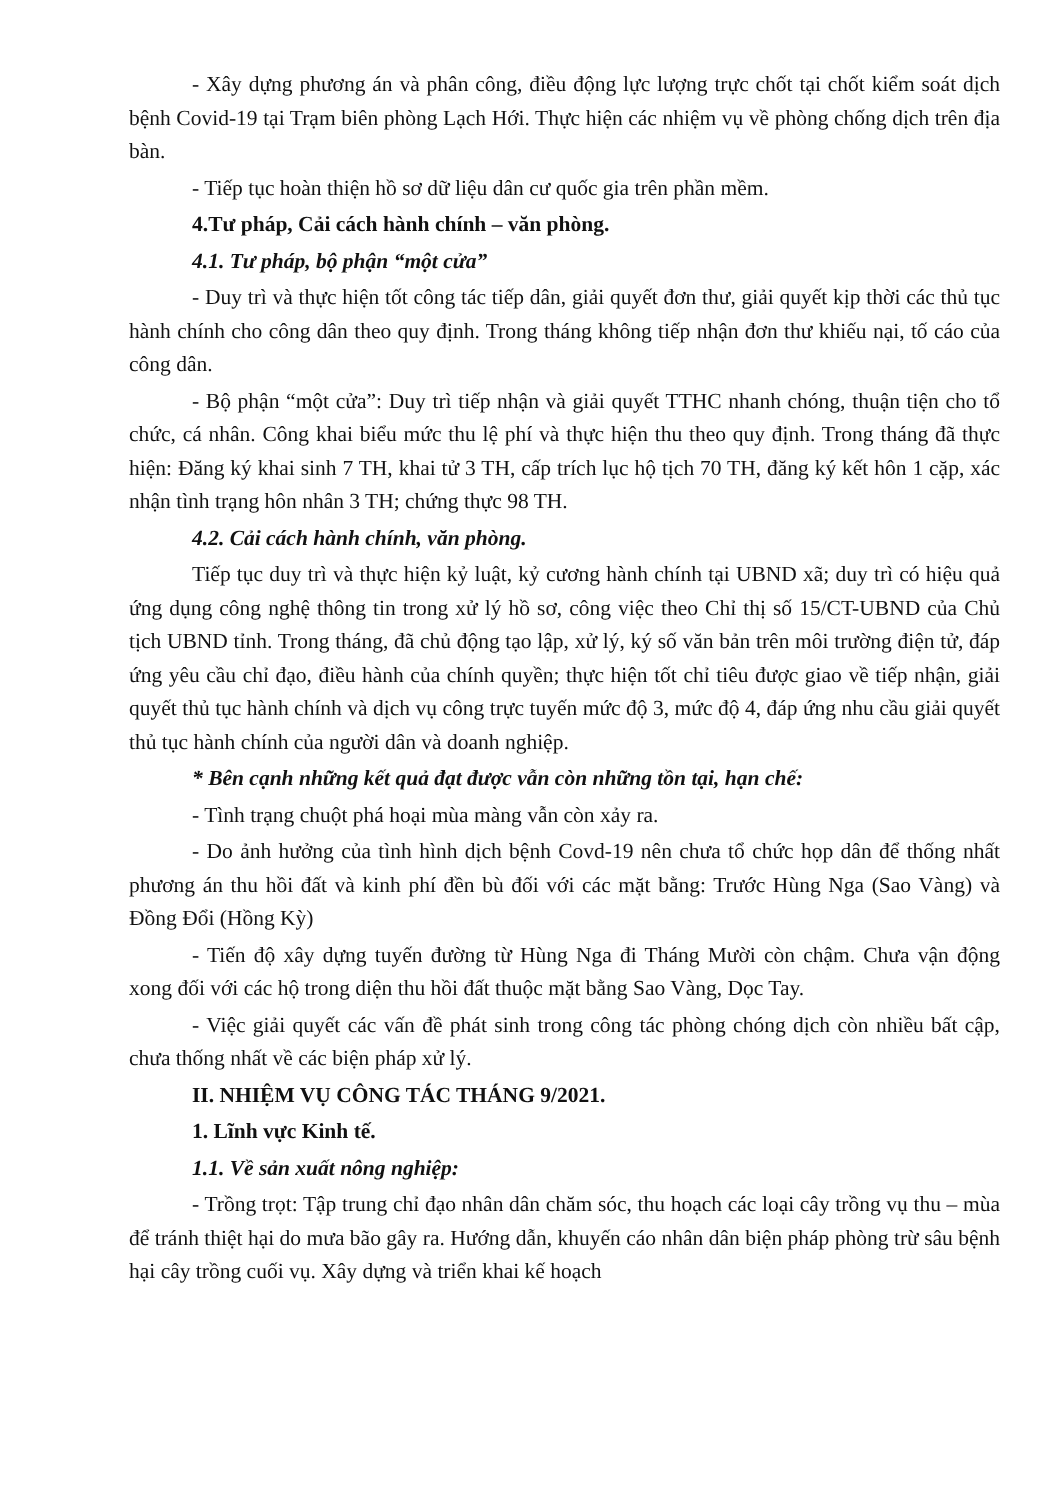- Xây dựng phương án và phân công, điều động lực lượng trực chốt tại chốt kiểm soát dịch bệnh Covid-19 tại Trạm biên phòng Lạch Hới. Thực hiện các nhiệm vụ về phòng chống dịch trên địa bàn.
- Tiếp tục hoàn thiện hồ sơ dữ liệu dân cư quốc gia trên phần mềm.
4.Tư pháp, Cải cách hành chính – văn phòng.
4.1. Tư pháp, bộ phận “một cửa”
- Duy trì và thực hiện tốt công tác tiếp dân, giải quyết đơn thư, giải quyết kịp thời các thủ tục hành chính cho công dân theo quy định. Trong tháng không tiếp nhận đơn thư khiếu nại, tố cáo của công dân.
- Bộ phận “một cửa”: Duy trì tiếp nhận và giải quyết TTHC nhanh chóng, thuận tiện cho tổ chức, cá nhân. Công khai biểu mức thu lệ phí và thực hiện thu theo quy định. Trong tháng đã thực hiện: Đăng ký khai sinh 7 TH, khai tử 3 TH, cấp trích lục hộ tịch 70 TH, đăng ký kết hôn 1 cặp, xác nhận tình trạng hôn nhân 3 TH; chứng thực 98 TH.
4.2. Cải cách hành chính, văn phòng.
Tiếp tục duy trì và thực hiện kỷ luật, kỷ cương hành chính tại UBND xã; duy trì có hiệu quả ứng dụng công nghệ thông tin trong xử lý hồ sơ, công việc theo Chỉ thị số 15/CT-UBND của Chủ tịch UBND tỉnh. Trong tháng, đã chủ động tạo lập, xử lý, ký số văn bản trên môi trường điện tử, đáp ứng yêu cầu chỉ đạo, điều hành của chính quyền; thực hiện tốt chỉ tiêu được giao về tiếp nhận, giải quyết thủ tục hành chính và dịch vụ công trực tuyến mức độ 3, mức độ 4, đáp ứng nhu cầu giải quyết thủ tục hành chính của người dân và doanh nghiệp.
* Bên cạnh những kết quả đạt được vẫn còn những tồn tại, hạn chế:
- Tình trạng chuột phá hoại mùa màng vẫn còn xảy ra.
- Do ảnh hưởng của tình hình dịch bệnh Covd-19 nên chưa tổ chức họp dân để thống nhất phương án thu hồi đất và kinh phí đền bù đối với các mặt bằng: Trước Hùng Nga (Sao Vàng) và Đồng Đổi (Hồng Kỳ)
- Tiến độ xây dựng tuyến đường từ Hùng Nga đi Tháng Mười còn chậm. Chưa vận động xong đối với các hộ trong diện thu hồi đất thuộc mặt bằng Sao Vàng, Dọc Tay.
- Việc giải quyết các vấn đề phát sinh trong công tác phòng chóng dịch còn nhiều bất cập, chưa thống nhất về các biện pháp xử lý.
II. NHIỆM VỤ CÔNG TÁC THÁNG 9/2021.
1. Lĩnh vực Kinh tế.
1.1. Về sản xuất nông nghiệp:
- Trồng trọt: Tập trung chỉ đạo nhân dân chăm sóc, thu hoạch các loại cây trồng vụ thu – mùa để tránh thiệt hại do mưa bão gây ra. Hướng dẫn, khuyến cáo nhân dân biện pháp phòng trừ sâu bệnh hại cây trồng cuối vụ. Xây dựng và triển khai kế hoạch